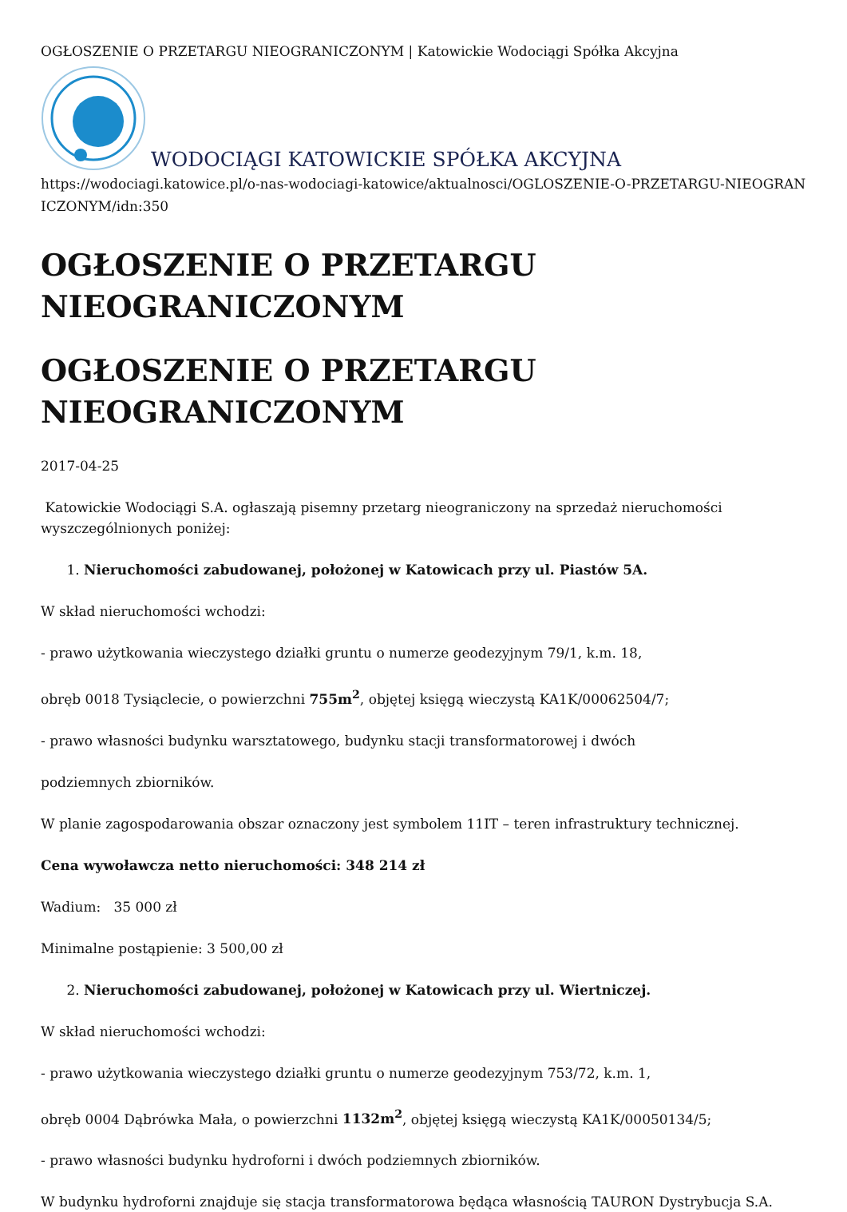OGŁOSZENIE O PRZETARGU NIEOGRANICZONYM | Katowickie Wodociągi Spółka Akcyjna
WODOCIĄGI KATOWICKIE SPÓŁKA AKCYJNA
https://wodociagi.katowice.pl/o-nas-wodociagi-katowice/aktualnosci/OGLOSZENIE-O-PRZETARGU-NIEOGRANICZONYM/idn:350
OGŁOSZENIE O PRZETARGU NIEOGRANICZONYM
OGŁOSZENIE O PRZETARGU NIEOGRANICZONYM
2017-04-25
Katowickie Wodociągi S.A. ogłaszają pisemny przetarg nieograniczony na sprzedaż nieruchomości wyszczególnionych poniżej:
1. Nieruchomości zabudowanej, położonej w Katowicach przy ul. Piastów 5A.
W skład nieruchomości wchodzi:
- prawo użytkowania wieczystego działki gruntu o numerze geodezyjnym 79/1, k.m. 18,
obręb 0018 Tysiąclecie, o powierzchni 755m<sup>2</sup>, objętej księgą wieczystą KA1K/00062504/7;
- prawo własności budynku warsztatowego, budynku stacji transformatorowej i dwóch
podziemnych zbiorników.
W planie zagospodarowania obszar oznaczony jest symbolem 11IT – teren infrastruktury technicznej.
Cena wywoławcza netto nieruchomości: 348 214 zł
Wadium: 35 000 zł
Minimalne postąpienie: 3 500,00 zł
2. Nieruchomości zabudowanej, położonej w Katowicach przy ul. Wiertniczej.
W skład nieruchomości wchodzi:
- prawo użytkowania wieczystego działki gruntu o numerze geodezyjnym 753/72, k.m. 1,
obręb 0004 Dąbrówka Mała, o powierzchni 1132m<sup>2</sup>, objętej księgą wieczystą KA1K/00050134/5;
- prawo własności budynku hydroforni i dwóch podziemnych zbiorników.
W budynku hydroforni znajduje się stacja transformatorowa będąca własnością TAURON Dystrybucja S.A.